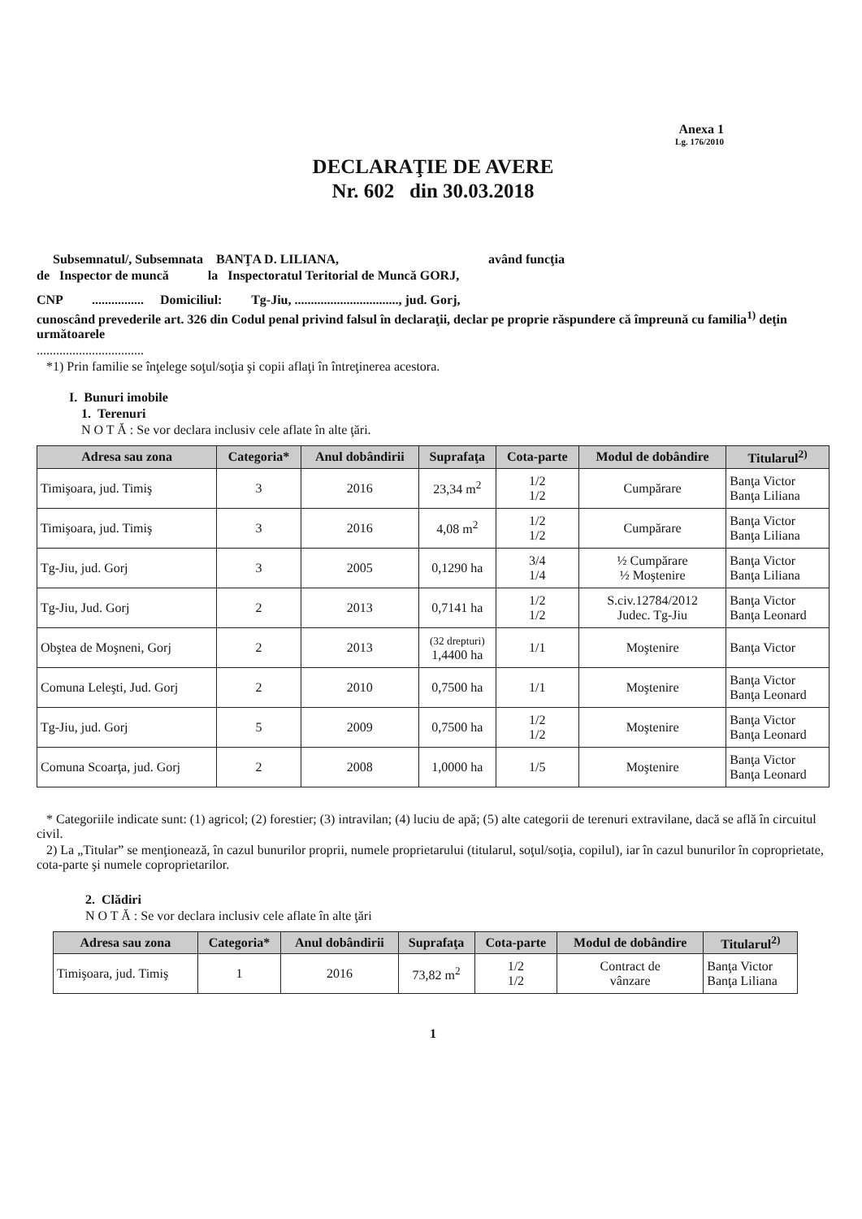Anexa 1
Lg. 176/2010
DECLARAŢIE DE AVERE
Nr. 602 din 30.03.2018
Subsemnatul/, Subsemnata BANŢA D. LILIANA, având funcţia
de Inspector de muncă la Inspectoratul Teritorial de Muncă GORJ,
CNP ................ Domiciliul: Tg-Jiu, ................................, jud. Gorj,
cunoscând prevederile art. 326 din Codul penal privind falsul în declaraţii, declar pe proprie răspundere că împreună cu familia<sup>1)</sup> deţin următoarele
.................................
*1) Prin familie se înţelege soţul/soţia şi copii aflaţi în întreţinerea acestora.
I. Bunuri imobile
1. Terenuri
N O T Ă : Se vor declara inclusiv cele aflate în alte ţări.
| Adresa sau zona | Categoria* | Anul dobândirii | Suprafaţa | Cota-parte | Modul de dobândire | Titularul<sup>2)</sup> |
| --- | --- | --- | --- | --- | --- | --- |
| Timişoara, jud. Timiş | 3 | 2016 | 23,34 m<sup>2</sup> | 1/2 1/2 | Cumpărare | Banţa Victor Banţa Liliana |
| Timişoara, jud. Timiş | 3 | 2016 | 4,08 m<sup>2</sup> | 1/2 1/2 | Cumpărare | Banţa Victor Banţa Liliana |
| Tg-Jiu, jud. Gorj | 3 | 2005 | 0,1290 ha | 3/4 1/4 | ½ Cumpărare ½ Moştenire | Banţa Victor Banţa Liliana |
| Tg-Jiu, Jud. Gorj | 2 | 2013 | 0,7141 ha | 1/2 1/2 | S.civ.12784/2012 Judec. Tg-Jiu | Banţa Victor Banţa Leonard |
| Obştea de Moşneni, Gorj | 2 | 2013 | (32 drepturi) 1,4400 ha | 1/1 | Moştenire | Banţa Victor |
| Comuna Leleşti, Jud. Gorj | 2 | 2010 | 0,7500 ha | 1/1 | Moştenire | Banţa Victor Banţa Leonard |
| Tg-Jiu, jud. Gorj | 5 | 2009 | 0,7500 ha | 1/2 1/2 | Moştenire | Banţa Victor Banţa Leonard |
| Comuna Scoarţa, jud. Gorj | 2 | 2008 | 1,0000 ha | 1/5 | Moştenire | Banţa Victor Banţa Leonard |
* Categoriile indicate sunt: (1) agricol; (2) forestier; (3) intravilan; (4) luciu de apă; (5) alte categorii de terenuri extravilane, dacă se află în circuitul civil.
2) La „Titular” se menţionează, în cazul bunurilor proprii, numele proprietarului (titularul, soţul/soţia, copilul), iar în cazul bunurilor în coproprietate, cota-parte şi numele coproprietarilor.
2. Clădiri
N O T Ă : Se vor declara inclusiv cele aflate în alte ţări
| Adresa sau zona | Categoria* | Anul dobândirii | Suprafaţa | Cota-parte | Modul de dobândire | Titularul<sup>2)</sup> |
| --- | --- | --- | --- | --- | --- | --- |
| Timişoara, jud. Timiş | 1 | 2016 | 73,82 m<sup>2</sup> | 1/2 1/2 | Contract de vânzare | Banţa Victor Banţa Liliana |
1